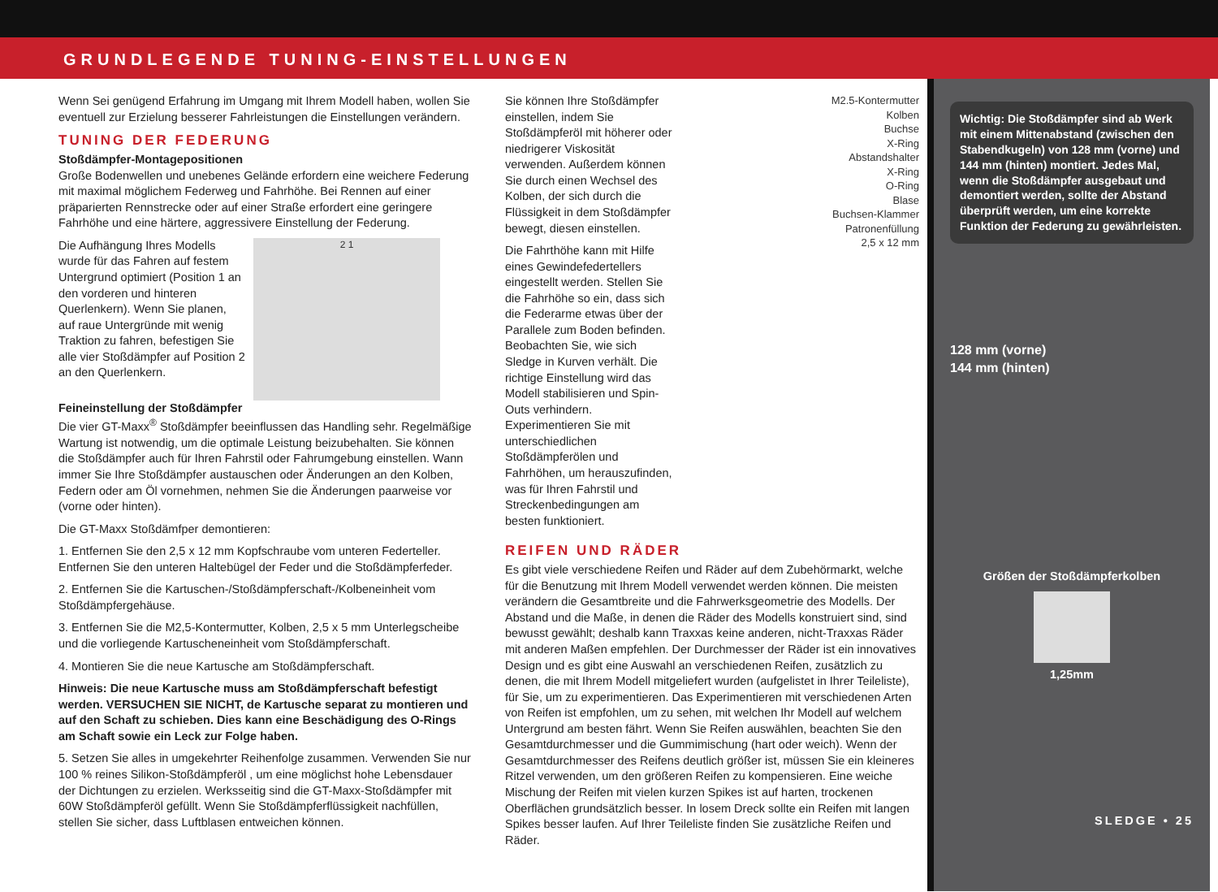GRUNDLEGENDE TUNING-EINSTELLUNGEN
Wenn Sei genügend Erfahrung im Umgang mit Ihrem Modell haben, wollen Sie eventuell zur Erzielung besserer Fahrleistungen die Einstellungen verändern.
TUNING DER FEDERUNG
Stoßdämpfer-Montagepositionen
Große Bodenwellen und unebenes Gelände erfordern eine weichere Federung mit maximal möglichem Federweg und Fahrhöhe. Bei Rennen auf einer präparierten Rennstrecke oder auf einer Straße erfordert eine geringere Fahrhöhe und eine härtere, aggressivere Einstellung der Federung.
Die Aufhängung Ihres Modells wurde für das Fahren auf festem Untergrund optimiert (Position 1 an den vorderen und hinteren Querlenkern). Wenn Sie planen, auf raue Untergründe mit wenig Traktion zu fahren, befestigen Sie alle vier Stoßdämpfer auf Position 2 an den Querlenkern.
2 1
Feineinstellung der Stoßdämpfer
Die vier GT-Maxx<sup>®</sup> Stoßdämpfer beeinflussen das Handling sehr. Regelmäßige Wartung ist notwendig, um die optimale Leistung beizubehalten. Sie können die Stoßdämpfer auch für Ihren Fahrstil oder Fahrumgebung einstellen. Wann immer Sie Ihre Stoßdämpfer austauschen oder Änderungen an den Kolben, Federn oder am Öl vornehmen, nehmen Sie die Änderungen paarweise vor (vorne oder hinten).
Die GT-Maxx Stoßdämfper demontieren:
1. Entfernen Sie den 2,5 x 12 mm Kopfschraube vom unteren Federteller. Entfernen Sie den unteren Haltebügel der Feder und die Stoßdämpferfeder.
2. Entfernen Sie die Kartuschen-/Stoßdämpferschaft-/Kolbeneinheit vom Stoßdämpfergehäuse.
3. Entfernen Sie die M2,5-Kontermutter, Kolben, 2,5 x 5 mm Unterlegscheibe und die vorliegende Kartuscheneinheit vom Stoßdämpferschaft.
4. Montieren Sie die neue Kartusche am Stoßdämpferschaft.
Hinweis: Die neue Kartusche muss am Stoßdämpferschaft befestigt werden. VERSUCHEN SIE NICHT, de Kartusche separat zu montieren und auf den Schaft zu schieben. Dies kann eine Beschädigung des O-Rings am Schaft sowie ein Leck zur Folge haben.
5. Setzen Sie alles in umgekehrter Reihenfolge zusammen. Verwenden Sie nur 100 % reines Silikon-Stoßdämpferöl , um eine möglichst hohe Lebensdauer der Dichtungen zu erzielen. Werksseitig sind die GT-Maxx-Stoßdämpfer mit 60W Stoßdämpferöl gefüllt. Wenn Sie Stoßdämpferflüssigkeit nachfüllen, stellen Sie sicher, dass Luftblasen entweichen können.
Sie können Ihre Stoßdämpfer einstellen, indem Sie Stoßdämpferöl mit höherer oder niedrigerer Viskosität verwenden. Außerdem können Sie durch einen Wechsel des Kolben, der sich durch die Flüssigkeit in dem Stoßdämpfer bewegt, diesen einstellen.
Die Fahrthöhe kann mit Hilfe eines Gewindefedertellers eingestellt werden. Stellen Sie die Fahrhöhe so ein, dass sich die Federarme etwas über der Parallele zum Boden befinden. Beobachten Sie, wie sich Sledge in Kurven verhält. Die richtige Einstellung wird das Modell stabilisieren und Spin-Outs verhindern. Experimentieren Sie mit unterschiedlichen Stoßdämpferölen und Fahrhöhen, um herauszufinden, was für Ihren Fahrstil und Streckenbedingungen am besten funktioniert.
M2.5-Kontermutter
Kolben
Buchse
X-Ring
Abstandshalter
X-Ring
O-Ring
Blase
Buchsen-Klammer
Patronenfüllung
2,5 x 12 mm
REIFEN UND RÄDER
Es gibt viele verschiedene Reifen und Räder auf dem Zubehörmarkt, welche für die Benutzung mit Ihrem Modell verwendet werden können. Die meisten verändern die Gesamtbreite und die Fahrwerksgeometrie des Modells. Der Abstand und die Maße, in denen die Räder des Modells konstruiert sind, sind bewusst gewählt; deshalb kann Traxxas keine anderen, nicht-Traxxas Räder mit anderen Maßen empfehlen. Der Durchmesser der Räder ist ein innovatives Design und es gibt eine Auswahl an verschiedenen Reifen, zusätzlich zu denen, die mit Ihrem Modell mitgeliefert wurden (aufgelistet in Ihrer Teileliste), für Sie, um zu experimentieren. Das Experimentieren mit verschiedenen Arten von Reifen ist empfohlen, um zu sehen, mit welchen Ihr Modell auf welchem Untergrund am besten fährt. Wenn Sie Reifen auswählen, beachten Sie den Gesamtdurchmesser und die Gummimischung (hart oder weich). Wenn der Gesamtdurchmesser des Reifens deutlich größer ist, müssen Sie ein kleineres Ritzel verwenden, um den größeren Reifen zu kompensieren. Eine weiche Mischung der Reifen mit vielen kurzen Spikes ist auf harten, trockenen Oberflächen grundsätzlich besser. In losem Dreck sollte ein Reifen mit langen Spikes besser laufen. Auf Ihrer Teileliste finden Sie zusätzliche Reifen und Räder.
Wichtig: Die Stoßdämpfer sind ab Werk mit einem Mittenabstand (zwischen den Stabendkugeln) von 128 mm (vorne) und 144 mm (hinten) montiert. Jedes Mal, wenn die Stoßdämpfer ausgebaut und demontiert werden, sollte der Abstand überprüft werden, um eine korrekte Funktion der Federung zu gewährleisten.
128 mm (vorne)
144 mm (hinten)
Größen der Stoßdämpferkolben
1,25mm
SLEDGE • 25